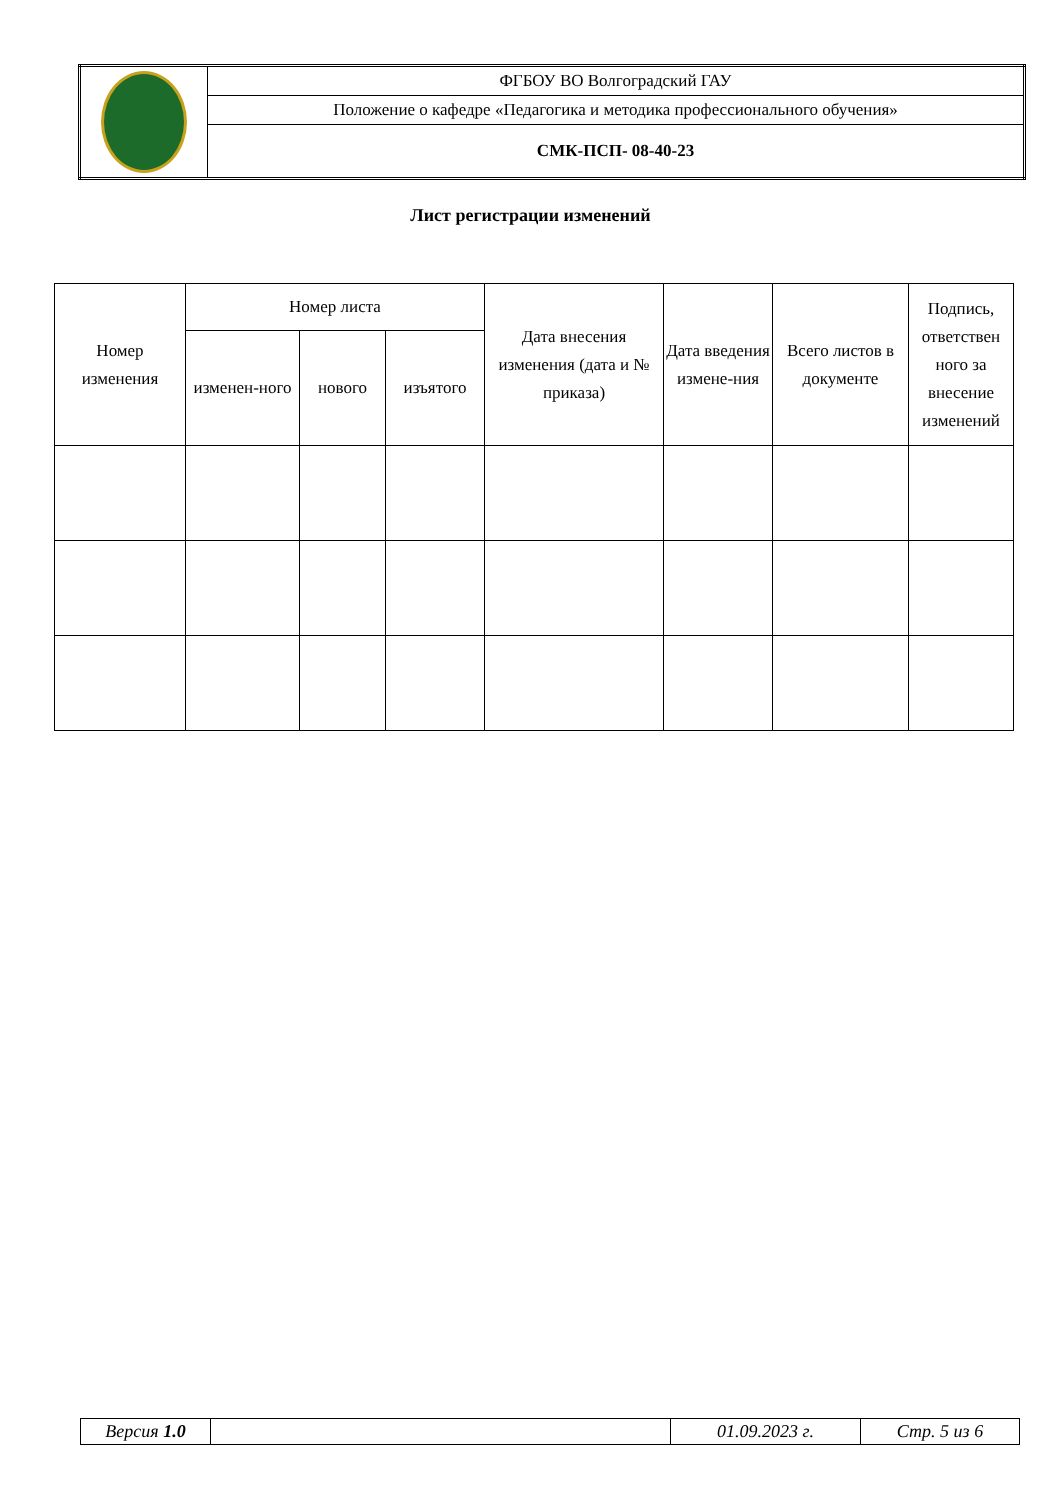| | ФГБОУ ВО Волгоградский ГАУ |
| | Положение о кафедре «Педагогика и методика профессионального обучения» |
| | СМК-ПСП- 08-40-23 |
Лист регистрации изменений
| Номер изменения | Номер листа | | | Дата внесения изменения (дата и № приказа) | Дата введения измене-ния | Всего листов в документе | Подпись, ответствен ного за внесение изменений |
| --- | --- | --- | --- | --- | --- | --- | --- |
| | изменен-ного | нового | изъятого | | | | |
| Версия 1.0 | | 01.09.2023 г. | Стр. 5 из 6 |